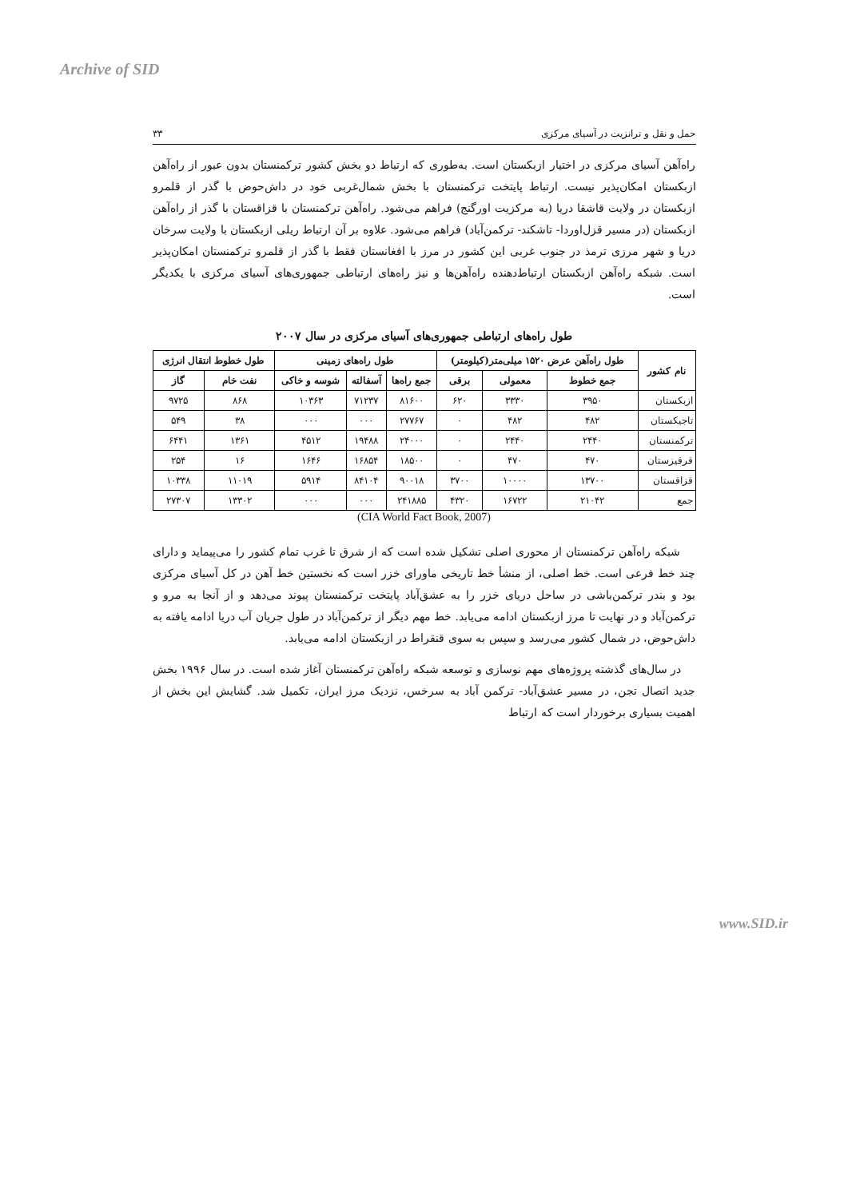Archive of SID
حمل و نقل و ترانزیت در آسیای مرکزی ۳۳
راه‌آهن آسیای مرکزی در اختیار ازبکستان است. به‌طوری که ارتباط دو بخش کشور ترکمنستان بدون عبور از راه‌آهن ازبکستان امکان‌پذیر نیست. ارتباط پایتخت ترکمنستان با بخش شمال‌غربی خود در داش‌حوض با گذر از قلمرو ازبکستان در ولایت قاشقا دریا (به مرکزیت اورگنج) فراهم می‌شود. راه‌آهن ترکمنستان با قزاقستان با گذر از راه‌آهن ازبکستان (در مسیر قزل‌اوردا- تاشکند- ترکمن‌آباد) فراهم می‌شود. علاوه بر آن ارتباط ریلی ازبکستان با ولایت سرخان دریا و شهر مرزی ترمذ در جنوب غربی این کشور در مرز با افغانستان فقط با گذر از قلمرو ترکمنستان امکان‌پذیر است. شبکه راه‌آهن ازبکستان ارتباط‌دهنده راه‌آهن‌ها و نیز راه‌های ارتباطی جمهوری‌های آسیای مرکزی با یکدیگر است.
طول راه‌های ارتباطی جمهوری‌های آسیای مرکزی در سال ۲۰۰۷
| نام کشور | طول راه‌آهن عرض ۱۵۲۰ میلی‌متر(کیلومتر) | | | طول راه‌های زمینی | | | طول خطوط انتقال انرژی | |
| --- | --- | --- | --- | --- | --- | --- | --- | --- |
| | جمع خطوط | معمولی | برقی | جمع راه‌ها | آسفالته | شوسه و خاکی | نفت خام | گاز |
| ازبکستان | ۳۹۵۰ | ۳۳۳۰ | ۶۲۰ | ۸۱۶۰۰ | ۷۱۲۳۷ | ۱۰۳۶۳ | ۸۶۸ | ۹۷۲۵ |
| تاجیکستان | ۴۸۲ | ۴۸۲ | ۰ | ۲۷۷۶۷ | ۰۰۰ | ۰۰۰ | ۳۸ | ۵۴۹ |
| ترکمنستان | ۲۴۴۰ | ۲۴۴۰ | ۰ | ۲۴۰۰۰ | ۱۹۴۸۸ | ۴۵۱۲ | ۱۳۶۱ | ۶۴۴۱ |
| قرقیزستان | ۴۷۰ | ۴۷۰ | ۰ | ۱۸۵۰۰ | ۱۶۸۵۴ | ۱۶۴۶ | ۱۶ | ۲۵۴ |
| قزاقستان | ۱۳۷۰۰ | ۱۰۰۰۰ | ۳۷۰۰ | ۹۰۰۱۸ | ۸۴۱۰۴ | ۵۹۱۴ | ۱۱۰۱۹ | ۱۰۳۳۸ |
| جمع | ۲۱۰۴۲ | ۱۶۷۲۲ | ۴۳۲۰ | ۲۴۱۸۸۵ | ۰۰۰ | ۰۰۰ | ۱۳۳۰۲ | ۲۷۳۰۷ |
(CIA World Fact Book, 2007)
شبکه راه‌آهن ترکمنستان از محوری اصلی تشکیل شده است که از شرق تا غرب تمام کشور را می‌پیماید و دارای چند خط فرعی است. خط اصلی، از منشأ خط تاریخی ماورای خزر است که نخستین خط آهن در کل آسیای مرکزی بود و بندر ترکمن‌باشی در ساحل دریای خزر را به عشق‌آباد پایتخت ترکمنستان پیوند می‌دهد و از آنجا به مرو و ترکمن‌آباد و در نهایت تا مرز ازبکستان ادامه می‌یابد. خط مهم دیگر از ترکمن‌آباد در طول جریان آب دریا ادامه یافته به داش‌حوض، در شمال کشور می‌رسد و سپس به سوی قنقراط در ازبکستان ادامه می‌یابد.
در سال‌های گذشته پروژه‌های مهم نوسازی و توسعه شبکه راه‌آهن ترکمنستان آغاز شده است. در سال ۱۹۹۶ بخش جدید اتصال تجن، در مسیر عشق‌آباد- ترکمن آباد به سرخس، نزدیک مرز ایران، تکمیل شد. گشایش این بخش از اهمیت بسیاری برخوردار است که ارتباط
www.SID.ir